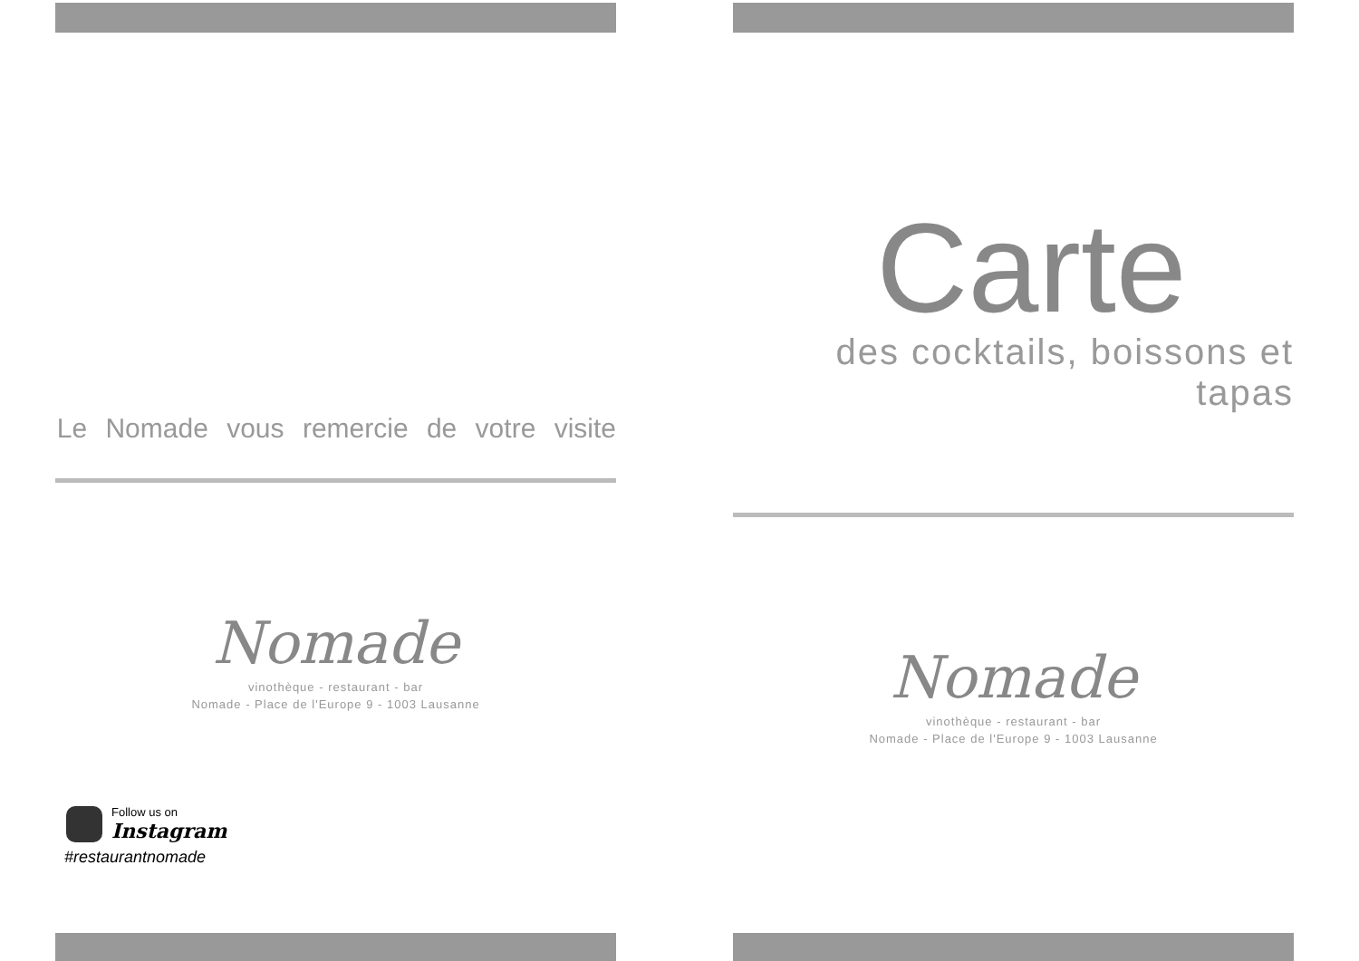Le Nomade vous remercie de votre visite
Nomade
vinothèque - restaurant - bar
Nomade - Place de l'Europe 9 - 1003 Lausanne
Follow us on
Instagram
#restaurantnomade
Carte
des cocktails, boissons et tapas
Nomade
vinothèque - restaurant - bar
Nomade - Place de l'Europe 9 - 1003 Lausanne